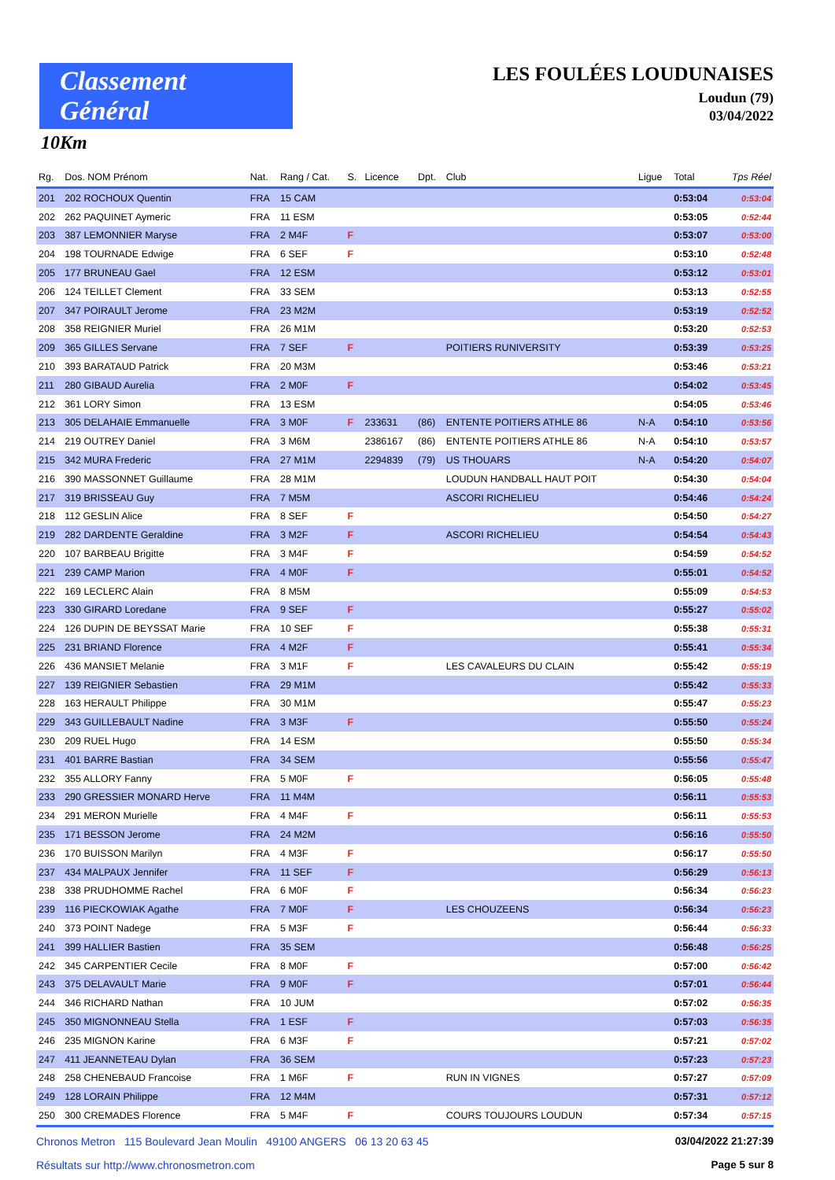Classement Général
10Km
LES FOULÉES LOUDUNAISES
Loudun (79)
03/04/2022
| Rg. | Dos. NOM Prénom | Nat. | Rang / Cat. | S. | Licence | Dpt. | Club | Ligue | Total | Tps Réel |
| --- | --- | --- | --- | --- | --- | --- | --- | --- | --- | --- |
| 201 | 202 ROCHOUX Quentin | FRA | 15 CAM | | | | | | 0:53:04 | 0:53:04 |
| 202 | 262 PAQUINET Aymeric | FRA | 11 ESM | | | | | | 0:53:05 | 0:52:44 |
| 203 | 387 LEMONNIER Maryse | FRA | 2 M4F | F | | | | | 0:53:07 | 0:53:00 |
| 204 | 198 TOURNADE Edwige | FRA | 6 SEF | F | | | | | 0:53:10 | 0:52:48 |
| 205 | 177 BRUNEAU Gael | FRA | 12 ESM | | | | | | 0:53:12 | 0:53:01 |
| 206 | 124 TEILLET Clement | FRA | 33 SEM | | | | | | 0:53:13 | 0:52:55 |
| 207 | 347 POIRAULT Jerome | FRA | 23 M2M | | | | | | 0:53:19 | 0:52:52 |
| 208 | 358 REIGNIER Muriel | FRA | 26 M1M | | | | | | 0:53:20 | 0:52:53 |
| 209 | 365 GILLES Servane | FRA | 7 SEF | F | | | POITIERS RUNIVERSITY | | 0:53:39 | 0:53:25 |
| 210 | 393 BARATAUD Patrick | FRA | 20 M3M | | | | | | 0:53:46 | 0:53:21 |
| 211 | 280 GIBAUD Aurelia | FRA | 2 M0F | F | | | | | 0:54:02 | 0:53:45 |
| 212 | 361 LORY Simon | FRA | 13 ESM | | | | | | 0:54:05 | 0:53:46 |
| 213 | 305 DELAHAIE Emmanuelle | FRA | 3 M0F | F | 233631 | (86) | ENTENTE POITIERS ATHLE 86 | N-A | 0:54:10 | 0:53:56 |
| 214 | 219 OUTREY Daniel | FRA | 3 M6M | | 2386167 | (86) | ENTENTE POITIERS ATHLE 86 | N-A | 0:54:10 | 0:53:57 |
| 215 | 342 MURA Frederic | FRA | 27 M1M | | 2294839 | (79) | US THOUARS | N-A | 0:54:20 | 0:54:07 |
| 216 | 390 MASSONNET Guillaume | FRA | 28 M1M | | | | LOUDUN HANDBALL HAUT POIT | | 0:54:30 | 0:54:04 |
| 217 | 319 BRISSEAU Guy | FRA | 7 M5M | | | | ASCORI RICHELIEU | | 0:54:46 | 0:54:24 |
| 218 | 112 GESLIN Alice | FRA | 8 SEF | F | | | | | 0:54:50 | 0:54:27 |
| 219 | 282 DARDENTE Geraldine | FRA | 3 M2F | F | | | ASCORI RICHELIEU | | 0:54:54 | 0:54:43 |
| 220 | 107 BARBEAU Brigitte | FRA | 3 M4F | F | | | | | 0:54:59 | 0:54:52 |
| 221 | 239 CAMP Marion | FRA | 4 M0F | F | | | | | 0:55:01 | 0:54:52 |
| 222 | 169 LECLERC Alain | FRA | 8 M5M | | | | | | 0:55:09 | 0:54:53 |
| 223 | 330 GIRARD Loredane | FRA | 9 SEF | F | | | | | 0:55:27 | 0:55:02 |
| 224 | 126 DUPIN DE BEYSSAT Marie | FRA | 10 SEF | F | | | | | 0:55:38 | 0:55:31 |
| 225 | 231 BRIAND Florence | FRA | 4 M2F | F | | | | | 0:55:41 | 0:55:34 |
| 226 | 436 MANSIET Melanie | FRA | 3 M1F | F | | | LES CAVALEURS DU CLAIN | | 0:55:42 | 0:55:19 |
| 227 | 139 REIGNIER Sebastien | FRA | 29 M1M | | | | | | 0:55:42 | 0:55:33 |
| 228 | 163 HERAULT Philippe | FRA | 30 M1M | | | | | | 0:55:47 | 0:55:23 |
| 229 | 343 GUILLEBAULT Nadine | FRA | 3 M3F | F | | | | | 0:55:50 | 0:55:24 |
| 230 | 209 RUEL Hugo | FRA | 14 ESM | | | | | | 0:55:50 | 0:55:34 |
| 231 | 401 BARRE Bastian | FRA | 34 SEM | | | | | | 0:55:56 | 0:55:47 |
| 232 | 355 ALLORY Fanny | FRA | 5 M0F | F | | | | | 0:56:05 | 0:55:48 |
| 233 | 290 GRESSIER MONARD Herve | FRA | 11 M4M | | | | | | 0:56:11 | 0:55:53 |
| 234 | 291 MERON Murielle | FRA | 4 M4F | F | | | | | 0:56:11 | 0:55:53 |
| 235 | 171 BESSON Jerome | FRA | 24 M2M | | | | | | 0:56:16 | 0:55:50 |
| 236 | 170 BUISSON Marilyn | FRA | 4 M3F | F | | | | | 0:56:17 | 0:55:50 |
| 237 | 434 MALPAUX Jennifer | FRA | 11 SEF | F | | | | | 0:56:29 | 0:56:13 |
| 238 | 338 PRUDHOMME Rachel | FRA | 6 M0F | F | | | | | 0:56:34 | 0:56:23 |
| 239 | 116 PIECKOWIAK Agathe | FRA | 7 M0F | F | | | LES CHOUZEENS | | 0:56:34 | 0:56:23 |
| 240 | 373 POINT Nadege | FRA | 5 M3F | F | | | | | 0:56:44 | 0:56:33 |
| 241 | 399 HALLIER Bastien | FRA | 35 SEM | | | | | | 0:56:48 | 0:56:25 |
| 242 | 345 CARPENTIER Cecile | FRA | 8 M0F | F | | | | | 0:57:00 | 0:56:42 |
| 243 | 375 DELAVAULT Marie | FRA | 9 M0F | F | | | | | 0:57:01 | 0:56:44 |
| 244 | 346 RICHARD Nathan | FRA | 10 JUM | | | | | | 0:57:02 | 0:56:35 |
| 245 | 350 MIGNONNEAU Stella | FRA | 1 ESF | F | | | | | 0:57:03 | 0:56:35 |
| 246 | 235 MIGNON Karine | FRA | 6 M3F | F | | | | | 0:57:21 | 0:57:02 |
| 247 | 411 JEANNETEAU Dylan | FRA | 36 SEM | | | | | | 0:57:23 | 0:57:23 |
| 248 | 258 CHENEBAUD Francoise | FRA | 1 M6F | F | | | RUN IN VIGNES | | 0:57:27 | 0:57:09 |
| 249 | 128 LORAIN Philippe | FRA | 12 M4M | | | | | | 0:57:31 | 0:57:12 |
| 250 | 300 CREMADES Florence | FRA | 5 M4F | F | | | COURS TOUJOURS LOUDUN | | 0:57:34 | 0:57:15 |
Chronos Metron 115 Boulevard Jean Moulin 49100 ANGERS 06 13 20 63 45 03/04/2022 21:27:39
Résultats sur http://www.chronosmetron.com Page 5 sur 8